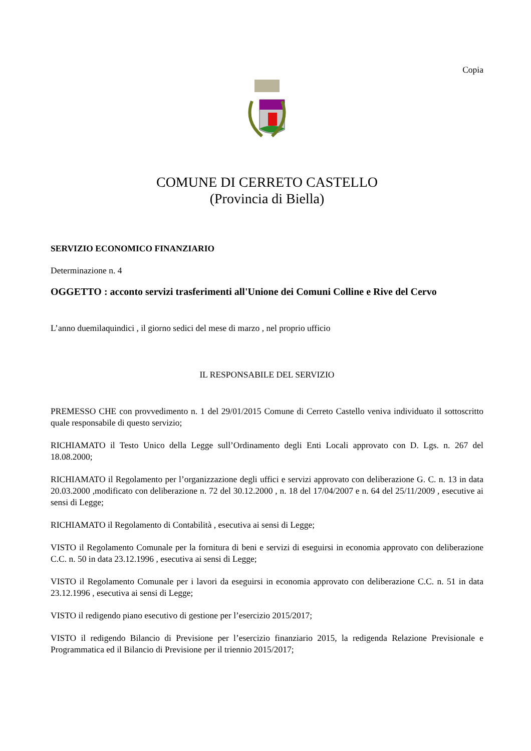Copia
COMUNE DI CERRETO CASTELLO
(Provincia di Biella)
SERVIZIO ECONOMICO FINANZIARIO
Determinazione n. 4
OGGETTO : acconto servizi trasferimenti all'Unione dei Comuni Colline e Rive del Cervo
L’anno duemilaquindici , il giorno sedici del mese di marzo , nel proprio ufficio
IL RESPONSABILE DEL SERVIZIO
PREMESSO CHE con provvedimento n. 1 del 29/01/2015 Comune di Cerreto Castello veniva individuato il sottoscritto quale responsabile di questo servizio;
RICHIAMATO il Testo Unico della Legge sull’Ordinamento degli Enti Locali approvato con D. Lgs. n. 267 del 18.08.2000;
RICHIAMATO il Regolamento per l’organizzazione degli uffici e servizi approvato con deliberazione G. C. n. 13 in data 20.03.2000 ,modificato con deliberazione n. 72 del 30.12.2000 , n. 18 del 17/04/2007 e n. 64 del 25/11/2009 , esecutive ai sensi di Legge;
RICHIAMATO il Regolamento di Contabilità , esecutiva ai sensi di Legge;
VISTO il Regolamento Comunale per la fornitura di beni e servizi di eseguirsi in economia approvato con deliberazione C.C. n. 50 in data 23.12.1996 , esecutiva ai sensi di Legge;
VISTO il Regolamento Comunale per i lavori da eseguirsi in economia approvato con deliberazione C.C. n. 51 in data 23.12.1996 , esecutiva ai sensi di Legge;
VISTO il redigendo piano esecutivo di gestione per l’esercizio 2015/2017;
VISTO il redigendo Bilancio di Previsione per l’esercizio finanziario 2015, la redigenda Relazione Previsionale e Programmatica ed il Bilancio di Previsione per il triennio 2015/2017;